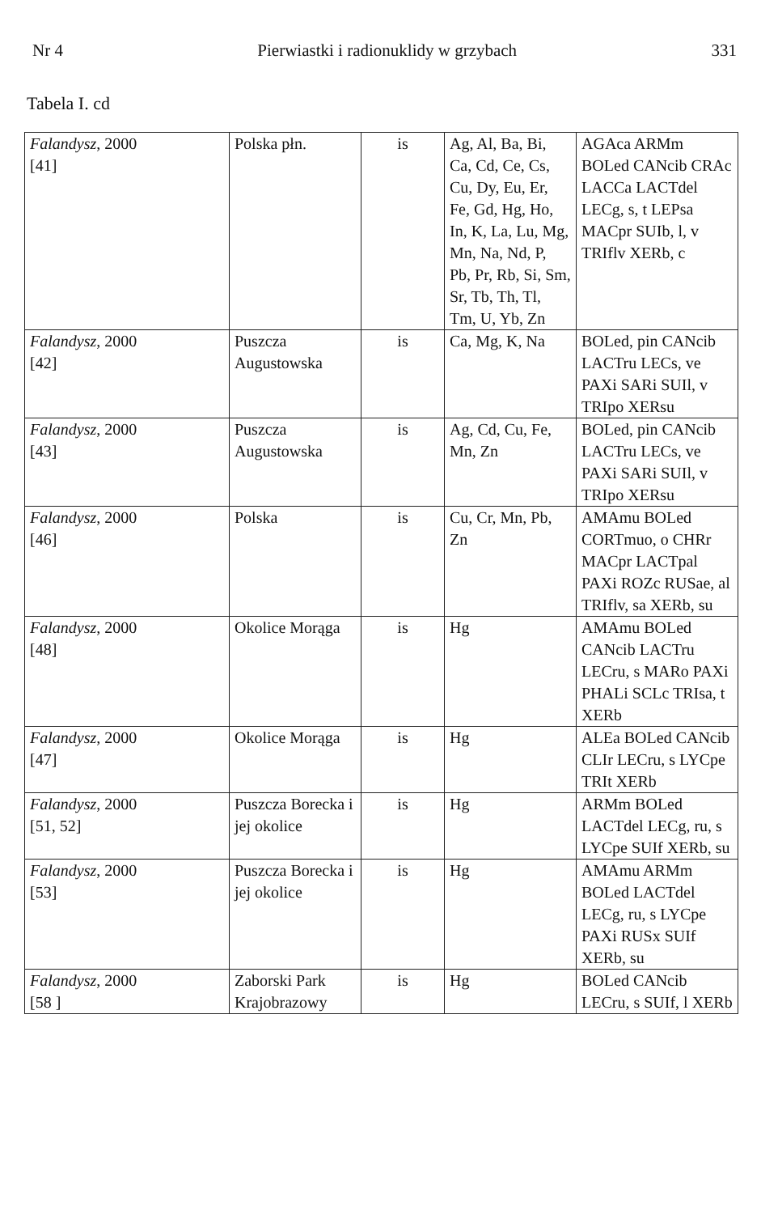Nr 4 Pierwiastki i radionuklidy w grzybach 331
Tabela I. cd
| Falandysz , 2000 [41] | Polska płn. | is | Ag, Al, Ba, Bi, Ca, Cd, Ce, Cs, Cu, Dy, Eu, Er, Fe, Gd, Hg, Ho, In, K, La, Lu, Mg, Mn, Na, Nd, P, Pb, Pr, Rb, Si, Sm, Sr, Tb, Th, Tl, Tm, U, Yb, Zn | AGAca ARMm BOLed CANcib CRAc LACCa LACTdel LECg, s, t LEPsa MACpr SUIb, l, v TRIflv XERb, c |
| Falandysz , 2000 [42] | Puszcza Augustowska | is | Ca, Mg, K, Na | BOLed, pin CANcib LACTru LECs, ve PAXi SARi SUIl, v TRIpo XERsu |
| Falandysz , 2000 [43] | Puszcza Augustowska | is | Ag, Cd, Cu, Fe, Mn, Zn | BOLed, pin CANcib LACTru LECs, ve PAXi SARi SUIl, v TRIpo XERsu |
| Falandysz , 2000 [46] | Polska | is | Cu, Cr, Mn, Pb, Zn | AMAmu BOLed CORTmuo, o CHRr MACpr LACTpal PAXi ROZc RUSae, al TRIflv, sa XERb, su |
| Falandysz , 2000 [48] | Okolice Morąga | is | Hg | AMAmu BOLed CANcib LACTru LECru, s MARo PAXi PHALi SCLc TRIsa, t XERb |
| Falandysz , 2000 [47] | Okolice Morąga | is | Hg | ALEa BOLed CANcib CLIr LECru, s LYCpe TRIt XERb |
| Falandysz , 2000 [51, 52] | Puszcza Borecka i jej okolice | is | Hg | ARMm BOLed LACTdel LECg, ru, s LYCpe SUIf XERb, su |
| Falandysz , 2000 [53] | Puszcza Borecka i jej okolice | is | Hg | AMAmu ARMm BOLed LACTdel LECg, ru, s LYCpe PAXi RUSx SUIf XERb, su |
| Falandysz , 2000 [58 ] | Zaborski Park Krajobrazowy | is | Hg | BOLed CANcib LECru, s SUIf, l XERb |